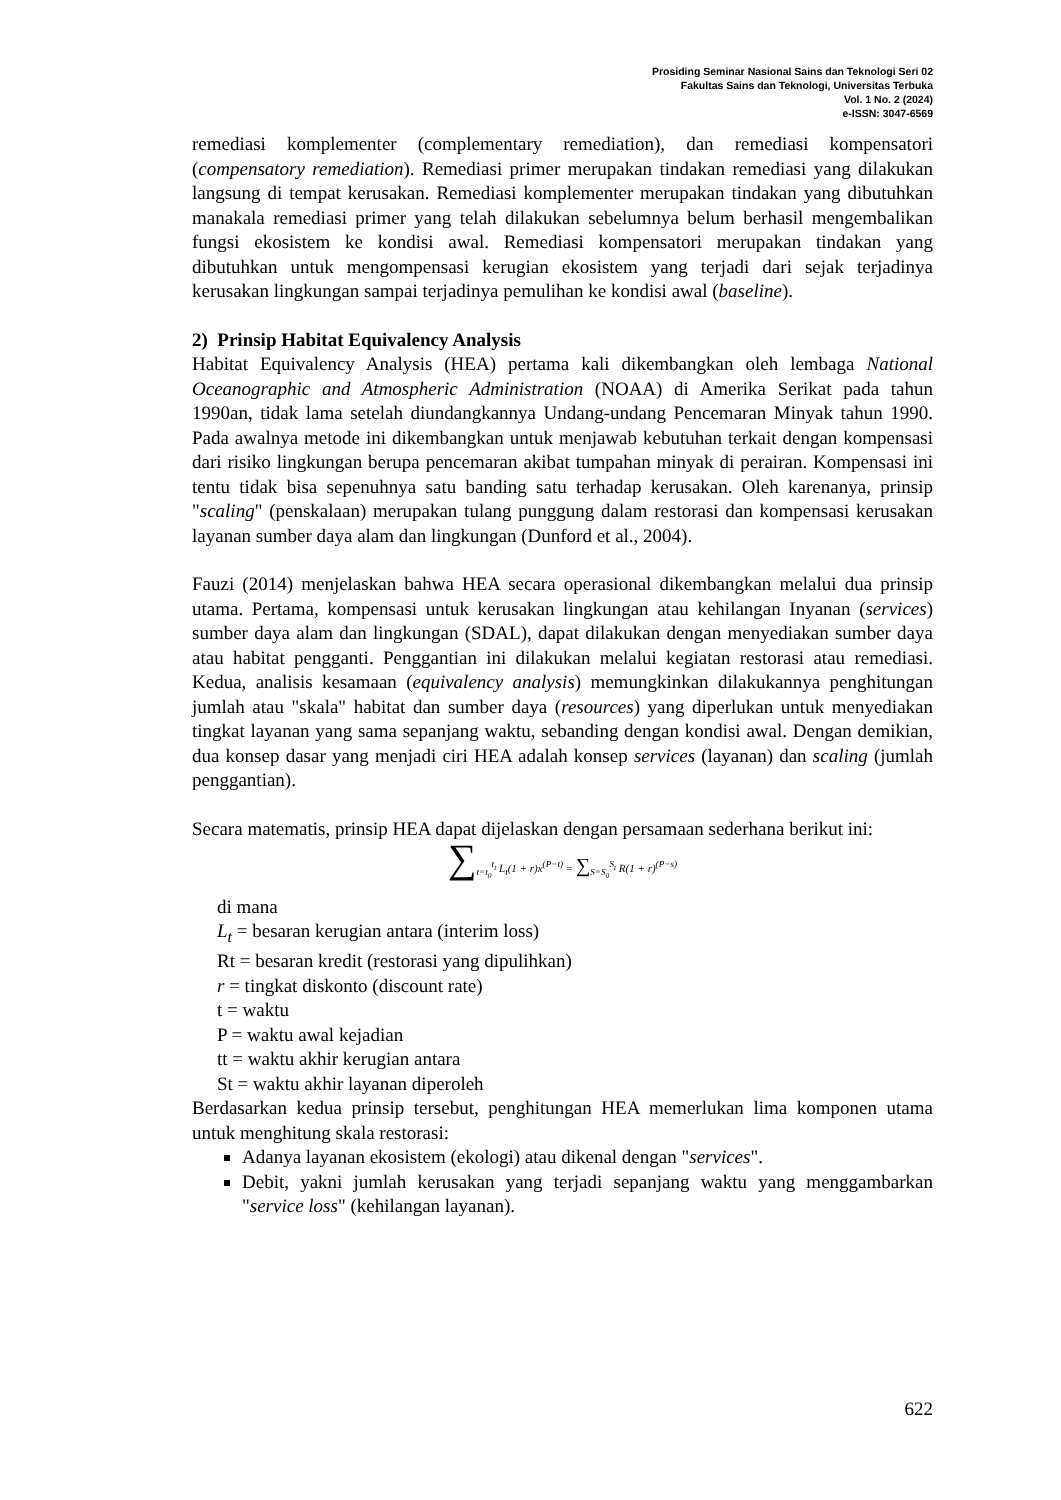Prosiding Seminar Nasional Sains dan Teknologi Seri 02
Fakultas Sains dan Teknologi, Universitas Terbuka
Vol. 1 No. 2 (2024)
e-ISSN: 3047-6569
remediasi komplementer (complementary remediation), dan remediasi kompensatori (compensatory remediation). Remediasi primer merupakan tindakan remediasi yang dilakukan langsung di tempat kerusakan. Remediasi komplementer merupakan tindakan yang dibutuhkan manakala remediasi primer yang telah dilakukan sebelumnya belum berhasil mengembalikan fungsi ekosistem ke kondisi awal. Remediasi kompensatori merupakan tindakan yang dibutuhkan untuk mengompensasi kerugian ekosistem yang terjadi dari sejak terjadinya kerusakan lingkungan sampai terjadinya pemulihan ke kondisi awal (baseline).
2) Prinsip Habitat Equivalency Analysis
Habitat Equivalency Analysis (HEA) pertama kali dikembangkan oleh lembaga National Oceanographic and Atmospheric Administration (NOAA) di Amerika Serikat pada tahun 1990an, tidak lama setelah diundangkannya Undang-undang Pencemaran Minyak tahun 1990. Pada awalnya metode ini dikembangkan untuk menjawab kebutuhan terkait dengan kompensasi dari risiko lingkungan berupa pencemaran akibat tumpahan minyak di perairan. Kompensasi ini tentu tidak bisa sepenuhnya satu banding satu terhadap kerusakan. Oleh karenanya, prinsip "scaling" (penskalaan) merupakan tulang punggung dalam restorasi dan kompensasi kerusakan layanan sumber daya alam dan lingkungan (Dunford et al., 2004).
Fauzi (2014) menjelaskan bahwa HEA secara operasional dikembangkan melalui dua prinsip utama. Pertama, kompensasi untuk kerusakan lingkungan atau kehilangan Inyanan (services) sumber daya alam dan lingkungan (SDAL), dapat dilakukan dengan menyediakan sumber daya atau habitat pengganti. Penggantian ini dilakukan melalui kegiatan restorasi atau remediasi. Kedua, analisis kesamaan (equivalency analysis) memungkinkan dilakukannya penghitungan jumlah atau "skala" habitat dan sumber daya (resources) yang diperlukan untuk menyediakan tingkat layanan yang sama sepanjang waktu, sebanding dengan kondisi awal. Dengan demikian, dua konsep dasar yang menjadi ciri HEA adalah konsep services (layanan) dan scaling (jumlah penggantian).
Secara matematis, prinsip HEA dapat dijelaskan dengan persamaan sederhana berikut ini:
∑<sub>t=t<sub>0</sub></sub><sup>t<sub>t</sub></sup> L<sub>t</sub>(1 + r)x<sup>(P−t)</sup> = ∑<sub>S=S<sub>0</sub></sub><sup>S<sub>t</sub></sup> R(1 + r)<sup>(P−s)</sup>
di mana
L<sub>t</sub> = besaran kerugian antara (interim loss)
Rt = besaran kredit (restorasi yang dipulihkan)
r = tingkat diskonto (discount rate)
t = waktu
P = waktu awal kejadian
tt = waktu akhir kerugian antara
St = waktu akhir layanan diperoleh
Berdasarkan kedua prinsip tersebut, penghitungan HEA memerlukan lima komponen utama untuk menghitung skala restorasi:
Adanya layanan ekosistem (ekologi) atau dikenal dengan "services".
Debit, yakni jumlah kerusakan yang terjadi sepanjang waktu yang menggambarkan "service loss" (kehilangan layanan).
622